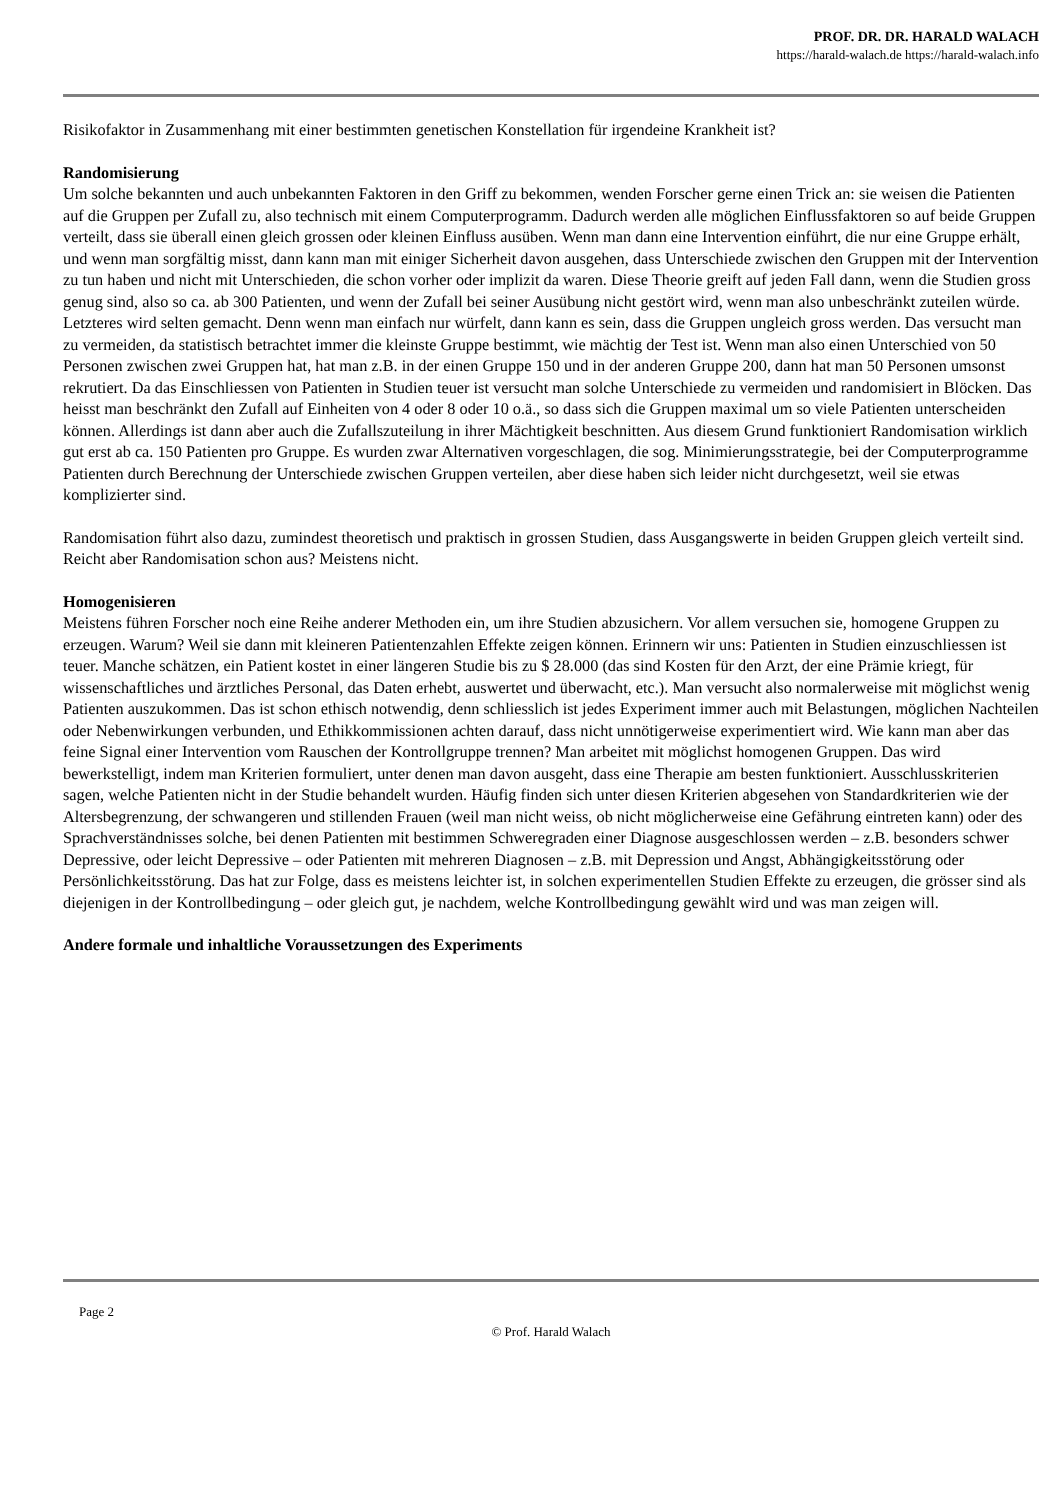PROF. DR. DR. HARALD WALACH
https://harald-walach.de https://harald-walach.info
Risikofaktor in Zusammenhang mit einer bestimmten genetischen Konstellation für irgendeine Krankheit ist?
Randomisierung
Um solche bekannten und auch unbekannten Faktoren in den Griff zu bekommen, wenden Forscher gerne einen Trick an: sie weisen die Patienten auf die Gruppen per Zufall zu, also technisch mit einem Computerprogramm. Dadurch werden alle möglichen Einflussfaktoren so auf beide Gruppen verteilt, dass sie überall einen gleich grossen oder kleinen Einfluss ausüben. Wenn man dann eine Intervention einführt, die nur eine Gruppe erhält, und wenn man sorgfältig misst, dann kann man mit einiger Sicherheit davon ausgehen, dass Unterschiede zwischen den Gruppen mit der Intervention zu tun haben und nicht mit Unterschieden, die schon vorher oder implizit da waren. Diese Theorie greift auf jeden Fall dann, wenn die Studien gross genug sind, also so ca. ab 300 Patienten, und wenn der Zufall bei seiner Ausübung nicht gestört wird, wenn man also unbeschränkt zuteilen würde. Letzteres wird selten gemacht. Denn wenn man einfach nur würfelt, dann kann es sein, dass die Gruppen ungleich gross werden. Das versucht man zu vermeiden, da statistisch betrachtet immer die kleinste Gruppe bestimmt, wie mächtig der Test ist. Wenn man also einen Unterschied von 50 Personen zwischen zwei Gruppen hat, hat man z.B. in der einen Gruppe 150 und in der anderen Gruppe 200, dann hat man 50 Personen umsonst rekrutiert. Da das Einschliessen von Patienten in Studien teuer ist versucht man solche Unterschiede zu vermeiden und randomisiert in Blöcken. Das heisst man beschränkt den Zufall auf Einheiten von 4 oder 8 oder 10 o.ä., so dass sich die Gruppen maximal um so viele Patienten unterscheiden können. Allerdings ist dann aber auch die Zufallszuteilung in ihrer Mächtigkeit beschnitten. Aus diesem Grund funktioniert Randomisation wirklich gut erst ab ca. 150 Patienten pro Gruppe. Es wurden zwar Alternativen vorgeschlagen, die sog. Minimierungsstrategie, bei der Computerprogramme Patienten durch Berechnung der Unterschiede zwischen Gruppen verteilen, aber diese haben sich leider nicht durchgesetzt, weil sie etwas komplizierter sind.
Randomisation führt also dazu, zumindest theoretisch und praktisch in grossen Studien, dass Ausgangswerte in beiden Gruppen gleich verteilt sind. Reicht aber Randomisation schon aus? Meistens nicht.
Homogenisieren
Meistens führen Forscher noch eine Reihe anderer Methoden ein, um ihre Studien abzusichern. Vor allem versuchen sie, homogene Gruppen zu erzeugen. Warum? Weil sie dann mit kleineren Patientenzahlen Effekte zeigen können. Erinnern wir uns: Patienten in Studien einzuschliessen ist teuer. Manche schätzen, ein Patient kostet in einer längeren Studie bis zu $ 28.000 (das sind Kosten für den Arzt, der eine Prämie kriegt, für wissenschaftliches und ärztliches Personal, das Daten erhebt, auswertet und überwacht, etc.). Man versucht also normalerweise mit möglichst wenig Patienten auszukommen. Das ist schon ethisch notwendig, denn schliesslich ist jedes Experiment immer auch mit Belastungen, möglichen Nachteilen oder Nebenwirkungen verbunden, und Ethikkommissionen achten darauf, dass nicht unnötigerweise experimentiert wird. Wie kann man aber das feine Signal einer Intervention vom Rauschen der Kontrollgruppe trennen? Man arbeitet mit möglichst homogenen Gruppen. Das wird bewerkstelligt, indem man Kriterien formuliert, unter denen man davon ausgeht, dass eine Therapie am besten funktioniert. Ausschlusskriterien sagen, welche Patienten nicht in der Studie behandelt wurden. Häufig finden sich unter diesen Kriterien abgesehen von Standardkriterien wie der Altersbegrenzung, der schwangeren und stillenden Frauen (weil man nicht weiss, ob nicht möglicherweise eine Gefährung eintreten kann) oder des Sprachverständnisses solche, bei denen Patienten mit bestimmen Schweregraden einer Diagnose ausgeschlossen werden – z.B. besonders schwer Depressive, oder leicht Depressive – oder Patienten mit mehreren Diagnosen – z.B. mit Depression und Angst, Abhängigkeitsstörung oder Persönlichkeitsstörung. Das hat zur Folge, dass es meistens leichter ist, in solchen experimentellen Studien Effekte zu erzeugen, die grösser sind als diejenigen in der Kontrollbedingung – oder gleich gut, je nachdem, welche Kontrollbedingung gewählt wird und was man zeigen will.
Andere formale und inhaltliche Voraussetzungen des Experiments
Page 2
© Prof. Harald Walach